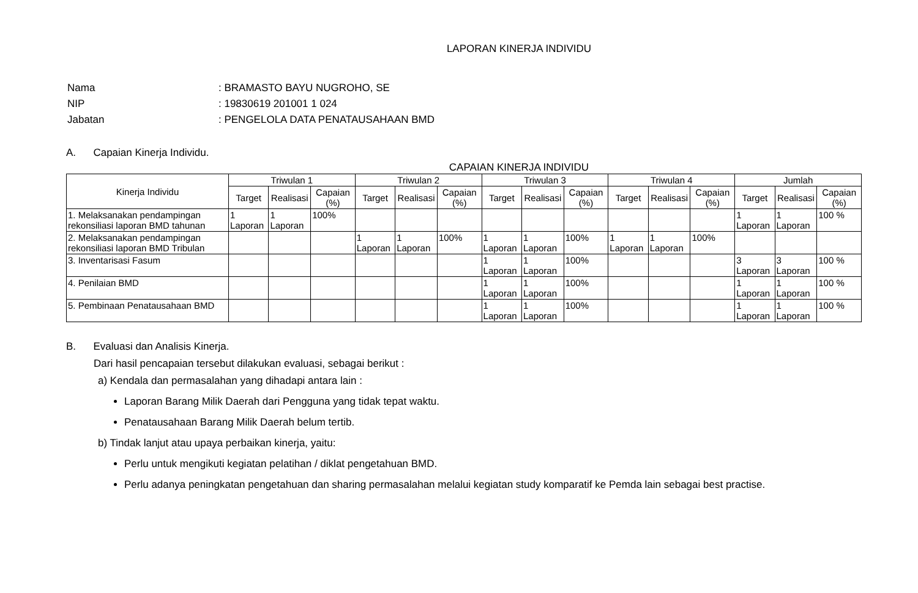LAPORAN KINERJA INDIVIDU
| Nama | : BRAMASTO BAYU NUGROHO, SE |
| NIP | : 19830619 201001 1 024 |
| Jabatan | : PENGELOLA DATA PENATAUSAHAAN BMD |
A. Capaian Kinerja Individu.
CAPAIAN KINERJA INDIVIDU
| Kinerja Individu | Triwulan 1 | | | Triwulan 2 | | | Triwulan 3 | | | Triwulan 4 | | | Jumlah | | |
| --- | --- | --- | --- | --- | --- | --- | --- | --- | --- | --- | --- | --- | --- | --- | --- |
| | Target | Realisasi | Capaian (%) | Target | Realisasi | Capaian (%) | Target | Realisasi | Capaian (%) | Target | Realisasi | Capaian (%) | Target | Realisasi | Capaian (%) |
| 1. Melaksanakan pendampingan rekonsiliasi laporan BMD tahunan | 1 Laporan | 1 Laporan | 100% | | | | | | | | | | 1 Laporan | 1 Laporan | 100 % |
| 2. Melaksanakan pendampingan rekonsiliasi laporan BMD Tribulan | | | | 1 Laporan | 1 Laporan | 100% | 1 Laporan | 1 Laporan | 100% | 1 Laporan | 1 Laporan | 100% | | | |
| 3. Inventarisasi Fasum | | | | | | | 1 Laporan | 1 Laporan | 100% | | | | 3 Laporan | 3 Laporan | 100 % |
| 4. Penilaian BMD | | | | | | | 1 Laporan | 1 Laporan | 100% | | | | 1 Laporan | 1 Laporan | 100 % |
| 5. Pembinaan Penatausahaan BMD | | | | | | | 1 Laporan | 1 Laporan | 100% | | | | 1 Laporan | 1 Laporan | 100 % |
B. Evaluasi dan Analisis Kinerja.
Dari hasil pencapaian tersebut dilakukan evaluasi, sebagai berikut :
a) Kendala dan permasalahan yang dihadapi antara lain :
Laporan Barang Milik Daerah dari Pengguna yang tidak tepat waktu.
Penatausahaan Barang Milik Daerah belum tertib.
b) Tindak lanjut atau upaya perbaikan kinerja, yaitu:
Perlu untuk mengikuti kegiatan pelatihan / diklat pengetahuan BMD.
Perlu adanya peningkatan pengetahuan dan sharing permasalahan melalui kegiatan study komparatif ke Pemda lain sebagai best practise.